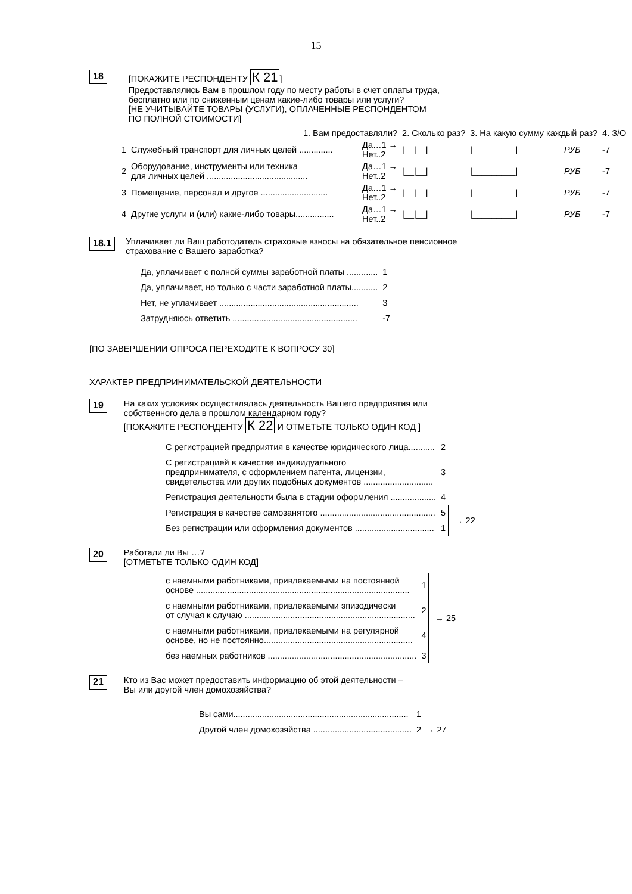15
18
[ПОКАЖИТЕ РЕСПОНДЕНТУ К 21]
Предоставлялись Вам в прошлом году по месту работы в счет оплаты труда,
бесплатно или по сниженным ценам какие-либо товары или услуги?
[НЕ УЧИТЫВАЙТЕ ТОВАРЫ (УСЛУГИ), ОПЛАЧЕННЫЕ РЕСПОНДЕНТОМ
ПО ПОЛНОЙ СТОИМОСТИ]
| | 1. Вам предоставляли? | | 2. Сколько раз? | 3. На какую сумму каждый раз? | | 4. З/О |
| --- | --- | --- | --- | --- | --- | --- |
| 1 | Служебный транспорт для личных целей .............. | Да…1 → Нет..2 | /__/__/ | /_________/ | РУБ | -7 |
| 2 | Оборудование, инструменты или техника для личных целей .......................................... | Да…1 → Нет..2 | /__/__/ | /_________/ | РУБ | -7 |
| 3 | Помещение, персонал и другое ............................ | Да…1 → Нет..2 | /__/__/ | /_________/ | РУБ | -7 |
| 4 | Другие услуги и (или) какие-либо товары................ | Да…1 → Нет..2 | /__/__/ | /_________/ | РУБ | -7 |
18.1
Уплачивает ли Ваш работодатель страховые взносы на обязательное пенсионное
страхование с Вашего заработка?
| Да, уплачивает с полной суммы заработной платы ............. | 1 |
| Да, уплачивает, но только с части заработной платы........... | 2 |
| Нет, не уплачивает .......................................................... | 3 |
| Затрудняюсь ответить .................................................... | -7 |
[ПО ЗАВЕРШЕНИИ ОПРОСА ПЕРЕХОДИТЕ К ВОПРОСУ 30]
ХАРАКТЕР ПРЕДПРИНИМАТЕЛЬСКОЙ ДЕЯТЕЛЬНОСТИ
19
На каких условиях осуществлялась деятельность Вашего предприятия или
собственного дела в прошлом календарном году?
[ПОКАЖИТЕ РЕСПОНДЕНТУ К 22 И ОТМЕТЬТЕ ТОЛЬКО ОДИН КОД ]
| С регистрацией предприятия в качестве юридического лица........... | 2 | |
| С регистрацией в качестве индивидуального предпринимателя, с оформлением патента, лицензии, свидетельства или других подобных документов ............................. | 3 | |
| Регистрация деятельности была в стадии оформления ................... | 4 | |
| Регистрация в качестве самозанятого ................................................ | 5 | → 22 |
| Без регистрации или оформления документов ................................. | 1 | |
20
Работали ли Вы …?
[ОТМЕТЬТЕ ТОЛЬКО ОДИН КОД]
| с наемными работниками, привлекаемыми на постоянной основе ......................................................................................... | 1 | → 25 |
| с наемными работниками, привлекаемыми эпизодически от случая к случаю ....................................................................... | 2 | |
| с наемными работниками, привлекаемыми на регулярной основе, но не постоянно.............................................................. | 4 | |
| без наемных работников .............................................................. | 3 | |
21
Кто из Вас может предоставить информацию об этой деятельности –
Вы или другой член домохозяйства?
| Вы сами......................................................................... | 1 | |
| Другой член домохозяйства ......................................... | 2 | → 27 |